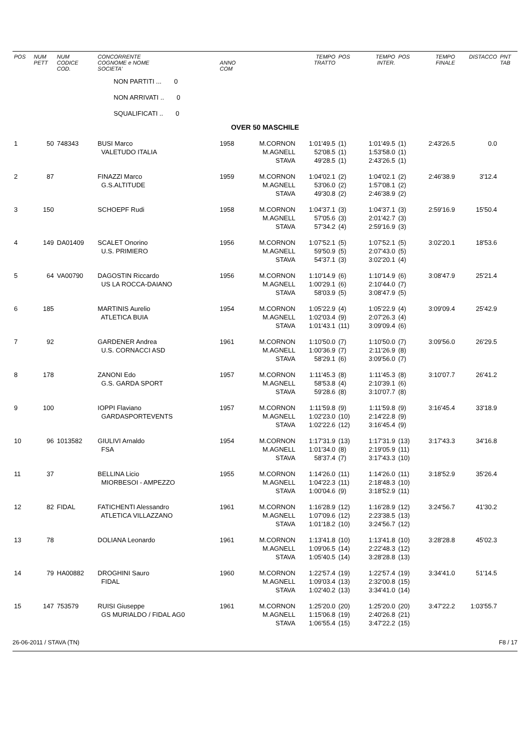| POS | NUM PETT | NUM CODICE COD. | CONCORRENTE COGNOME e NOME SOCIETA' | ANNO COM | | TEMPO TRATTO | POS | TEMPO INTER. | POS | TEMPO FINALE | DISTACCO | PNT TAB |
| --- | --- | --- | --- | --- | --- | --- | --- | --- | --- | --- | --- | --- |
| | | | NON PARTITI ... 0 | | | | | | | | | |
| | | | NON ARRIVATI .. 0 | | | | | | | | | |
| | | | SQUALIFICATI .. 0 | | | | | | | | | |
| OVER 50 MASCHILE | | | | | | | | | | | | |
| 1 | 50 | 748343 | BUSI Marco VALETUDO ITALIA | 1958 | M.CORNON M.AGNELL STAVA | 1:01'49.5 52'08.5 49'28.5 | (1) (1) (1) | 1:01'49.5 1:53'58.0 2:43'26.5 | (1) (1) (1) | 2:43'26.5 | 0.0 | |
| 2 | 87 | | FINAZZI Marco G.S.ALTITUDE | 1959 | M.CORNON M.AGNELL STAVA | 1:04'02.1 53'06.0 49'30.8 | (2) (2) (2) | 1:04'02.1 1:57'08.1 2:46'38.9 | (2) (2) (2) | 2:46'38.9 | 3'12.4 | |
| 3 | 150 | | SCHOEPF Rudi | 1958 | M.CORNON M.AGNELL STAVA | 1:04'37.1 57'05.6 57'34.2 | (3) (3) (4) | 1:04'37.1 2:01'42.7 2:59'16.9 | (3) (3) (3) | 2:59'16.9 | 15'50.4 | |
| 4 | 149 | DA01409 | SCALET Onorino U.S. PRIMIERO | 1956 | M.CORNON M.AGNELL STAVA | 1:07'52.1 59'50.9 54'37.1 | (5) (5) (3) | 1:07'52.1 2:07'43.0 3:02'20.1 | (5) (5) (4) | 3:02'20.1 | 18'53.6 | |
| 5 | 64 | VA00790 | DAGOSTIN Riccardo US LA ROCCA-DAIANO | 1956 | M.CORNON M.AGNELL STAVA | 1:10'14.9 1:00'29.1 58'03.9 | (6) (6) (5) | 1:10'14.9 2:10'44.0 3:08'47.9 | (6) (7) (5) | 3:08'47.9 | 25'21.4 | |
| 6 | 185 | | MARTINIS Aurelio ATLETICA BUIA | 1954 | M.CORNON M.AGNELL STAVA | 1:05'22.9 1:02'03.4 1:01'43.1 | (4) (9) (11) | 1:05'22.9 2:07'26.3 3:09'09.4 | (4) (4) (6) | 3:09'09.4 | 25'42.9 | |
| 7 | 92 | | GARDENER Andrea U.S. CORNACCI ASD | 1961 | M.CORNON M.AGNELL STAVA | 1:10'50.0 1:00'36.9 58'29.1 | (7) (7) (6) | 1:10'50.0 2:11'26.9 3:09'56.0 | (7) (8) (7) | 3:09'56.0 | 26'29.5 | |
| 8 | 178 | | ZANONI Edo G.S. GARDA SPORT | 1957 | M.CORNON M.AGNELL STAVA | 1:11'45.3 58'53.8 59'28.6 | (8) (4) (8) | 1:11'45.3 2:10'39.1 3:10'07.7 | (8) (6) (8) | 3:10'07.7 | 26'41.2 | |
| 9 | 100 | | IOPPI Flaviano GARDASPORTEVENTS | 1957 | M.CORNON M.AGNELL STAVA | 1:11'59.8 1:02'23.0 1:02'22.6 | (9) (10) (12) | 1:11'59.8 2:14'22.8 3:16'45.4 | (9) (9) (9) | 3:16'45.4 | 33'18.9 | |
| 10 | 96 | 1013582 | GIULIVI Arnaldo FSA | 1954 | M.CORNON M.AGNELL STAVA | 1:17'31.9 1:01'34.0 58'37.4 | (13) (8) (7) | 1:17'31.9 2:19'05.9 3:17'43.3 | (13) (11) (10) | 3:17'43.3 | 34'16.8 | |
| 11 | 37 | | BELLINA Licio MIORBESOI - AMPEZZO | 1955 | M.CORNON M.AGNELL STAVA | 1:14'26.0 1:04'22.3 1:00'04.6 | (11) (11) (9) | 1:14'26.0 2:18'48.3 3:18'52.9 | (11) (10) (11) | 3:18'52.9 | 35'26.4 | |
| 12 | 82 | FIDAL | FATICHENTI Alessandro ATLETICA VILLAZZANO | 1961 | M.CORNON M.AGNELL STAVA | 1:16'28.9 1:07'09.6 1:01'18.2 | (12) (12) (10) | 1:16'28.9 2:23'38.5 3:24'56.7 | (12) (13) (12) | 3:24'56.7 | 41'30.2 | |
| 13 | 78 | | DOLIANA Leonardo | 1961 | M.CORNON M.AGNELL STAVA | 1:13'41.8 1:09'06.5 1:05'40.5 | (10) (14) (14) | 1:13'41.8 2:22'48.3 3:28'28.8 | (10) (12) (13) | 3:28'28.8 | 45'02.3 | |
| 14 | 79 | HA00882 | DROGHINI Sauro FIDAL | 1960 | M.CORNON M.AGNELL STAVA | 1:22'57.4 1:09'03.4 1:02'40.2 | (19) (13) (13) | 1:22'57.4 2:32'00.8 3:34'41.0 | (19) (15) (14) | 3:34'41.0 | 51'14.5 | |
| 15 | 147 | 753579 | RUISI Giuseppe GS MURIALDO / FIDAL AG0 | 1961 | M.CORNON M.AGNELL STAVA | 1:25'20.0 1:15'06.8 1:06'55.4 | (20) (19) (15) | 1:25'20.0 2:40'26.8 3:47'22.2 | (20) (21) (15) | 3:47'22.2 | 1:03'55.7 | |
26-06-2011 / STAVA (TN) F8 / 17